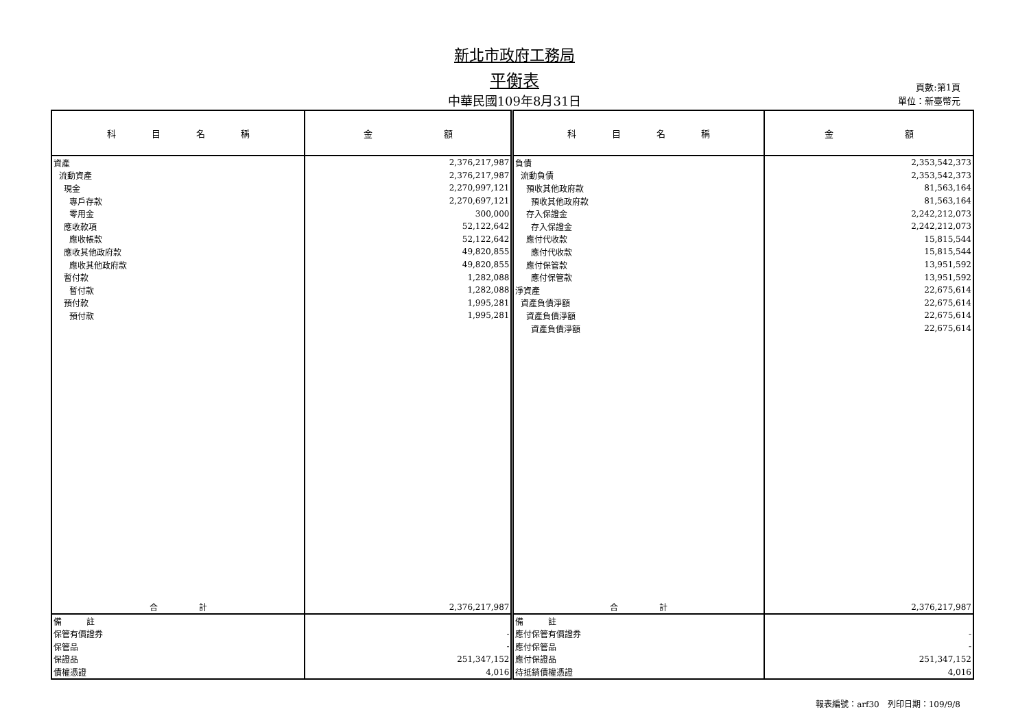新北市政府工務局
平衡表
中華民國109年8月31日
頁數:第1頁
單位：新臺幣元
| 科 目 名 稱 | 金 額 | 科 目 名 稱 | 金 額 |
| --- | --- | --- | --- |
| 資產 | 2,376,217,987 | 負債 | 2,353,542,373 |
| 流動資產 | 2,376,217,987 | 流動負債 | 2,353,542,373 |
| 現金 | 2,270,997,121 | 預收其他政府款 | 81,563,164 |
| 專戶存款 | 2,270,697,121 | 預收其他政府款 | 81,563,164 |
| 零用金 | 300,000 | 存入保證金 | 2,242,212,073 |
| 應收款項 | 52,122,642 | 存入保證金 | 2,242,212,073 |
| 應收帳款 | 52,122,642 | 應付代收款 | 15,815,544 |
| 應收其他政府款 | 49,820,855 | 應付代收款 | 15,815,544 |
| 應收其他政府款 | 49,820,855 | 應付保管款 | 13,951,592 |
| 暫付款 | 1,282,088 | 應付保管款 | 13,951,592 |
| 暫付款 | 1,282,088 | 淨資產 | 22,675,614 |
| 預付款 | 1,995,281 | 資產負債淨額 | 22,675,614 |
| 預付款 | 1,995,281 | 資產負債淨額 | 22,675,614 |
| | | 資產負債淨額 | 22,675,614 |
| 合 計 | 2,376,217,987 | 合 計 | 2,376,217,987 |
| 備 註 | | 備 註 | |
| 保管有價證券 | - | 應付保管有價證券 | - |
| 保管品 | - | 應付保管品 | - |
| 保證品 | 251,347,152 | 應付保證品 | 251,347,152 |
| 債權憑證 | 4,016 | 待抵銷債權憑證 | 4,016 |
報表編號：arf30　列印日期：109/9/8